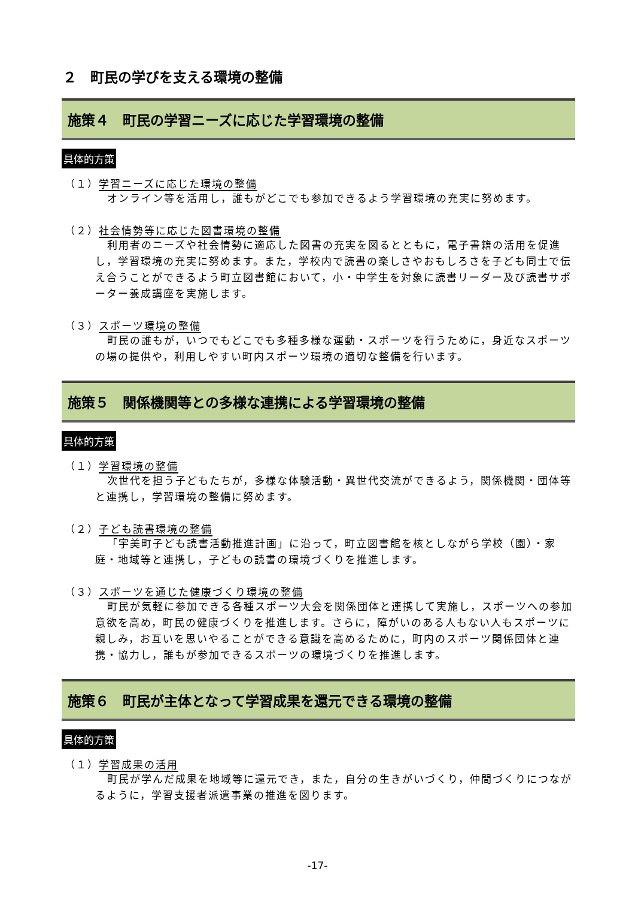２　町民の学びを支える環境の整備
施策４　町民の学習ニーズに応じた学習環境の整備
具体的方策
（１）学習ニーズに応じた環境の整備
オンライン等を活用し，誰もがどこでも参加できるよう学習環境の充実に努めます。
（２）社会情勢等に応じた図書環境の整備
利用者のニーズや社会情勢に適応した図書の充実を図るとともに，電子書籍の活用を促進し，学習環境の充実に努めます。また，学校内で読書の楽しさやおもしろさを子ども同士で伝え合うことができるよう町立図書館において，小・中学生を対象に読書リーダー及び読書サポーター養成講座を実施します。
（３）スポーツ環境の整備
町民の誰もが，いつでもどこでも多種多様な運動・スポーツを行うために，身近なスポーツの場の提供や，利用しやすい町内スポーツ環境の適切な整備を行います。
施策５　関係機関等との多様な連携による学習環境の整備
具体的方策
（１）学習環境の整備
次世代を担う子どもたちが，多様な体験活動・異世代交流ができるよう，関係機関・団体等と連携し，学習環境の整備に努めます。
（２）子ども読書環境の整備
「宇美町子ども読書活動推進計画」に沿って，町立図書館を核としながら学校（園）・家庭・地域等と連携し，子どもの読書の環境づくりを推進します。
（３）スポーツを通じた健康づくり環境の整備
町民が気軽に参加できる各種スポーツ大会を関係団体と連携して実施し，スポーツへの参加意欲を高め，町民の健康づくりを推進します。さらに，障がいのある人もない人もスポーツに親しみ，お互いを思いやることができる意識を高めるために，町内のスポーツ関係団体と連携・協力し，誰もが参加できるスポーツの環境づくりを推進します。
施策６　町民が主体となって学習成果を還元できる環境の整備
具体的方策
（１）学習成果の活用
町民が学んだ成果を地域等に還元でき，また，自分の生きがいづくり，仲間づくりにつながるように，学習支援者派遣事業の推進を図ります。
-17-